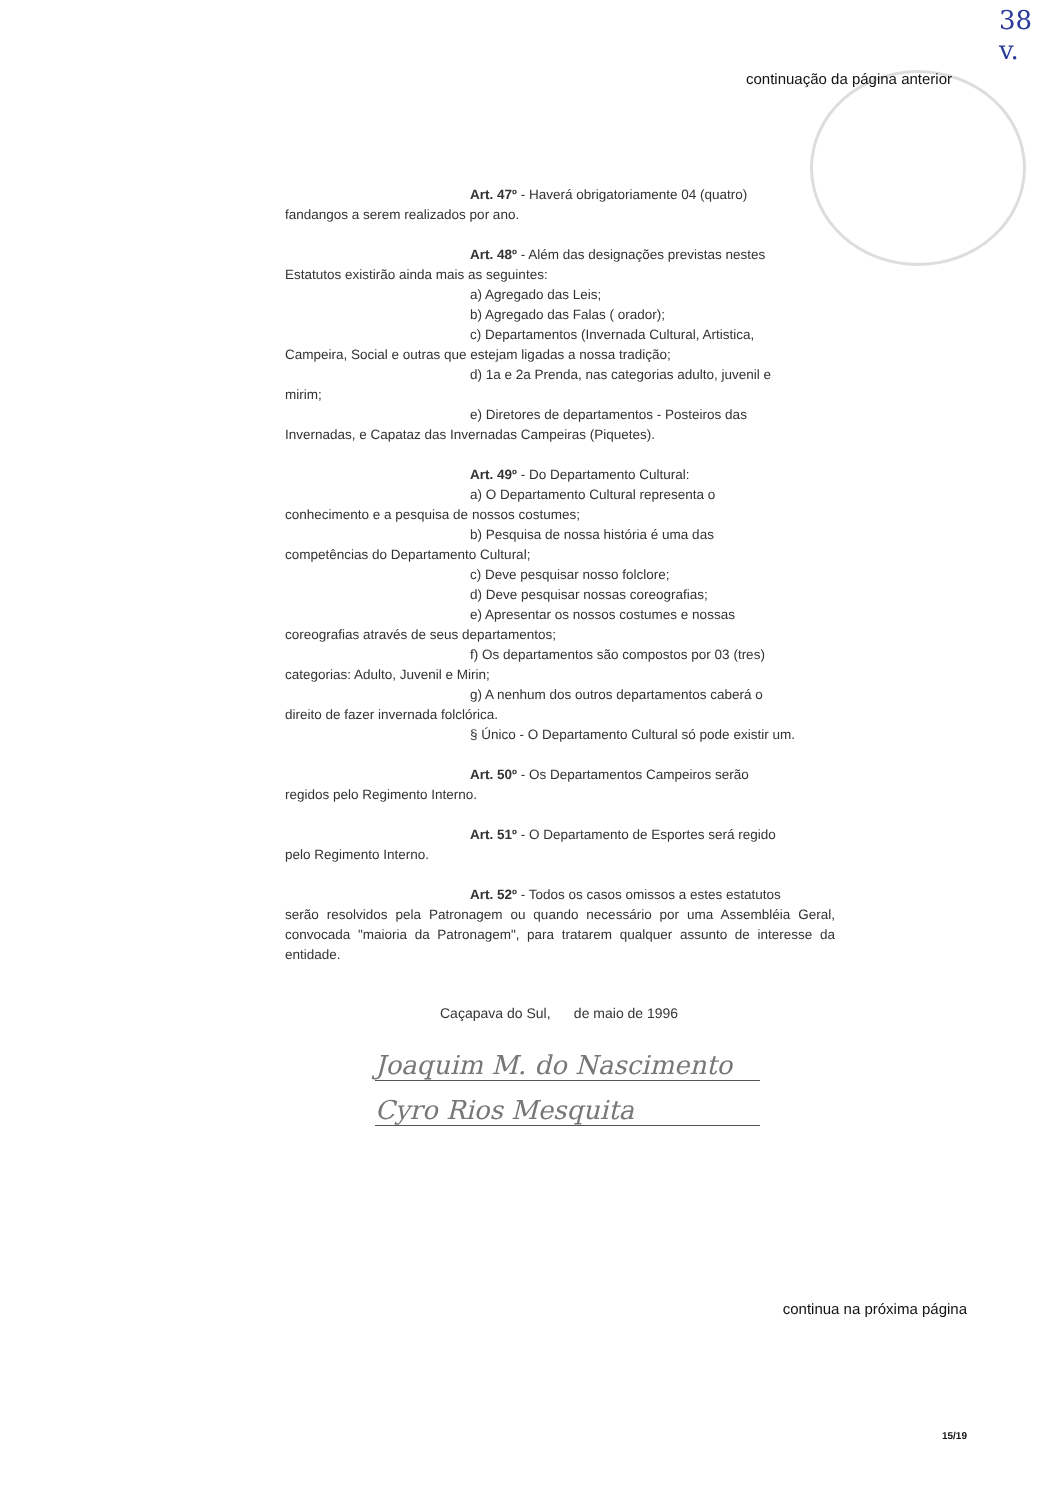38
v.
continuação da página anterior
Art. 47º - Haverá obrigatoriamente 04 (quatro)
fandangos a serem realizados por ano.
Art. 48º - Além das designações previstas nestes
Estatutos existirão ainda mais as seguintes:
a) Agregado das Leis;
b) Agregado das Falas ( orador);
c) Departamentos (Invernada Cultural, Artistica,
Campeira, Social e outras que estejam ligadas a nossa tradição;
d) 1a e 2a Prenda, nas categorias adulto, juvenil e
mirim;
e) Diretores de departamentos - Posteiros das
Invernadas, e Capataz das Invernadas Campeiras (Piquetes).
Art. 49º - Do Departamento Cultural:
a) O Departamento Cultural representa o
conhecimento e a pesquisa de nossos costumes;
b) Pesquisa de nossa história é uma das
competências do Departamento Cultural;
c) Deve pesquisar nosso folclore;
d) Deve pesquisar nossas coreografias;
e) Apresentar os nossos costumes e nossas
coreografias através de seus departamentos;
f) Os departamentos são compostos por 03 (tres)
categorias: Adulto, Juvenil e Mirin;
g) A nenhum dos outros departamentos caberá o
direito de fazer invernada folclórica.
§ Único - O Departamento Cultural só pode existir um.
Art. 50º - Os Departamentos Campeiros serão
regidos pelo Regimento Interno.
Art. 51º - O Departamento de Esportes será regido
pelo Regimento Interno.
Art. 52º - Todos os casos omissos a estes estatutos
serão resolvidos pela Patronagem ou quando necessário por uma Assembléia Geral, convocada "maioria da Patronagem", para tratarem qualquer assunto de interesse da entidade.
Caçapava do Sul, de maio de 1996
Joaquim M. do Nascimento
Cyro Rios Mesquita
continua na próxima página
15/19